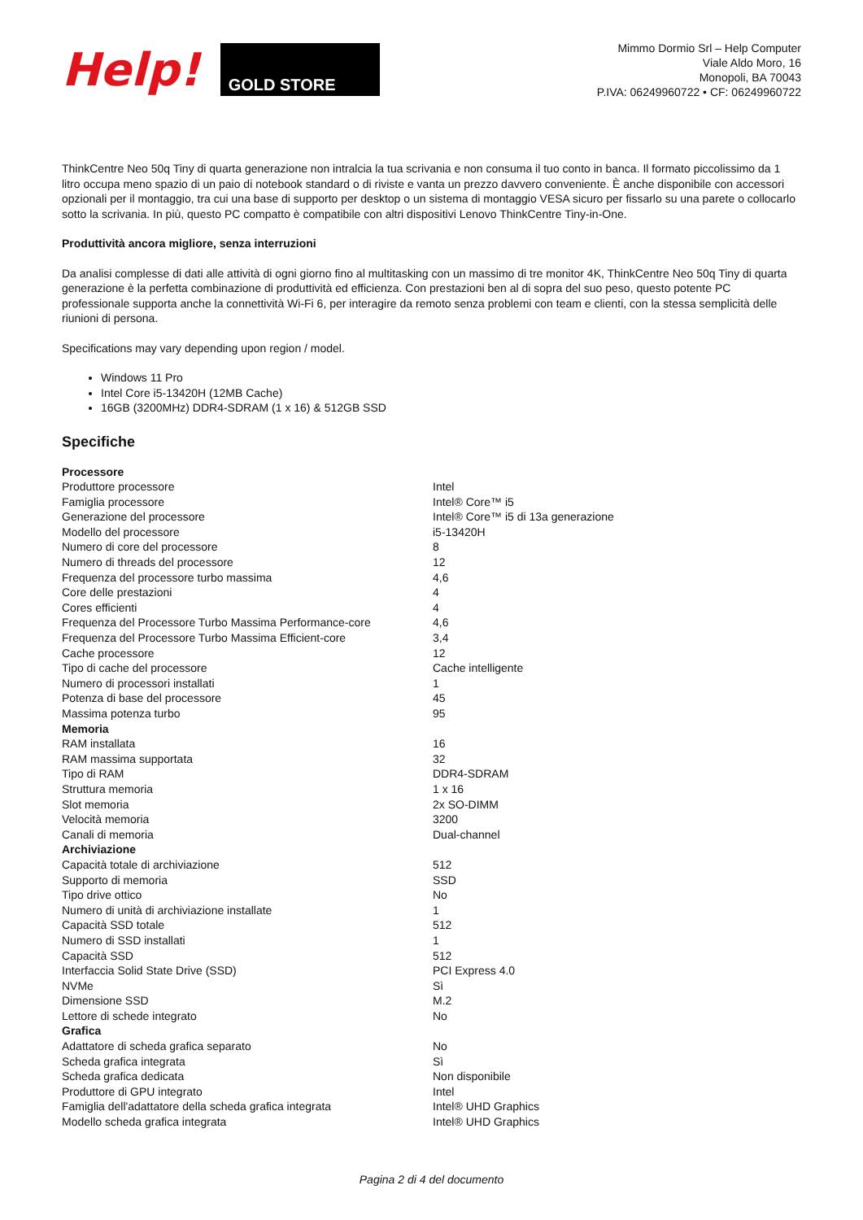Help!
GOLD STORE
Mimmo Dormio Srl – Help Computer
Viale Aldo Moro, 16
Monopoli, BA 70043
P.IVA: 06249960722 • CF: 06249960722
ThinkCentre Neo 50q Tiny di quarta generazione non intralcia la tua scrivania e non consuma il tuo conto in banca. Il formato piccolissimo da 1 litro occupa meno spazio di un paio di notebook standard o di riviste e vanta un prezzo davvero conveniente. È anche disponibile con accessori opzionali per il montaggio, tra cui una base di supporto per desktop o un sistema di montaggio VESA sicuro per fissarlo su una parete o collocarlo sotto la scrivania. In più, questo PC compatto è compatibile con altri dispositivi Lenovo ThinkCentre Tiny-in-One.
Produttività ancora migliore, senza interruzioni
Da analisi complesse di dati alle attività di ogni giorno fino al multitasking con un massimo di tre monitor 4K, ThinkCentre Neo 50q Tiny di quarta generazione è la perfetta combinazione di produttività ed efficienza. Con prestazioni ben al di sopra del suo peso, questo potente PC professionale supporta anche la connettività Wi-Fi 6, per interagire da remoto senza problemi con team e clienti, con la stessa semplicità delle riunioni di persona.
Specifications may vary depending upon region / model.
Windows 11 Pro
Intel Core i5-13420H (12MB Cache)
16GB (3200MHz) DDR4-SDRAM (1 x 16) & 512GB SSD
Specifiche
| Processore | |
| --- | --- |
| Produttore processore | Intel |
| Famiglia processore | Intel® Core™ i5 |
| Generazione del processore | Intel® Core™ i5 di 13a generazione |
| Modello del processore | i5-13420H |
| Numero di core del processore | 8 |
| Numero di threads del processore | 12 |
| Frequenza del processore turbo massima | 4,6 |
| Core delle prestazioni | 4 |
| Cores efficienti | 4 |
| Frequenza del Processore Turbo Massima Performance-core | 4,6 |
| Frequenza del Processore Turbo Massima Efficient-core | 3,4 |
| Cache processore | 12 |
| Tipo di cache del processore | Cache intelligente |
| Numero di processori installati | 1 |
| Potenza di base del processore | 45 |
| Massima potenza turbo | 95 |
| Memoria | |
| RAM installata | 16 |
| RAM massima supportata | 32 |
| Tipo di RAM | DDR4-SDRAM |
| Struttura memoria | 1 x 16 |
| Slot memoria | 2x SO-DIMM |
| Velocità memoria | 3200 |
| Canali di memoria | Dual-channel |
| Archiviazione | |
| Capacità totale di archiviazione | 512 |
| Supporto di memoria | SSD |
| Tipo drive ottico | No |
| Numero di unità di archiviazione installate | 1 |
| Capacità SSD totale | 512 |
| Numero di SSD installati | 1 |
| Capacità SSD | 512 |
| Interfaccia Solid State Drive (SSD) | PCI Express 4.0 |
| NVMe | Sì |
| Dimensione SSD | M.2 |
| Lettore di schede integrato | No |
| Grafica | |
| Adattatore di scheda grafica separato | No |
| Scheda grafica integrata | Sì |
| Scheda grafica dedicata | Non disponibile |
| Produttore di GPU integrato | Intel |
| Famiglia dell'adattatore della scheda grafica integrata | Intel® UHD Graphics |
| Modello scheda grafica integrata | Intel® UHD Graphics |
Pagina 2 di 4 del documento